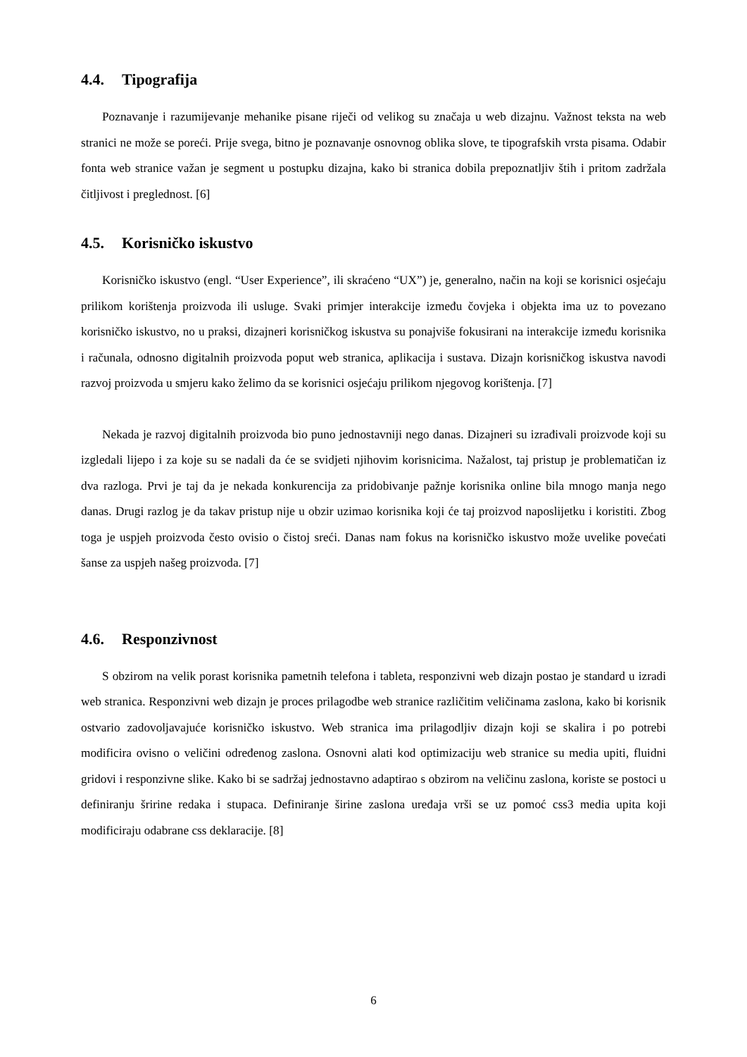4.4. Tipografija
Poznavanje i razumijevanje mehanike pisane riječi od velikog su značaja u web dizajnu. Važnost teksta na web stranici ne može se poreći. Prije svega, bitno je poznavanje osnovnog oblika slove, te tipografskih vrsta pisama. Odabir fonta web stranice važan je segment u postupku dizajna, kako bi stranica dobila prepoznatljiv štih i pritom zadržala čitljivost i preglednost. [6]
4.5. Korisničko iskustvo
Korisničko iskustvo (engl. “User Experience”, ili skraćeno “UX”) je, generalno, način na koji se korisnici osjećaju prilikom korištenja proizvoda ili usluge. Svaki primjer interakcije između čovjeka i objekta ima uz to povezano korisničko iskustvo, no u praksi, dizajneri korisničkog iskustva su ponajviše fokusirani na interakcije između korisnika i računala, odnosno digitalnih proizvoda poput web stranica, aplikacija i sustava. Dizajn korisničkog iskustva navodi razvoj proizvoda u smjeru kako želimo da se korisnici osjećaju prilikom njegovog korištenja. [7]
Nekada je razvoj digitalnih proizvoda bio puno jednostavniji nego danas. Dizajneri su izrađivali proizvode koji su izgledali lijepo i za koje su se nadali da će se svidjeti njihovim korisnicima. Nažalost, taj pristup je problematičan iz dva razloga. Prvi je taj da je nekada konkurencija za pridobivanje pažnje korisnika online bila mnogo manja nego danas. Drugi razlog je da takav pristup nije u obzir uzimao korisnika koji će taj proizvod naposlijetku i koristiti. Zbog toga je uspjeh proizvoda često ovisio o čistoj sreći. Danas nam fokus na korisničko iskustvo može uvelike povećati šanse za uspjeh našeg proizvoda. [7]
4.6. Responzivnost
S obzirom na velik porast korisnika pametnih telefona i tableta, responzivni web dizajn postao je standard u izradi web stranica. Responzivni web dizajn je proces prilagodbe web stranice različitim veličinama zaslona, kako bi korisnik ostvario zadovoljavajuće korisničko iskustvo. Web stranica ima prilagodljiv dizajn koji se skalira i po potrebi modificira ovisno o veličini određenog zaslona. Osnovni alati kod optimizaciju web stranice su media upiti, fluidni gridovi i responzivne slike. Kako bi se sadržaj jednostavno adaptirao s obzirom na veličinu zaslona, koriste se postoci u definiranju šririne redaka i stupaca. Definiranje širine zaslona uređaja vrši se uz pomoć css3 media upita koji modificiraju odabrane css deklaracije. [8]
6